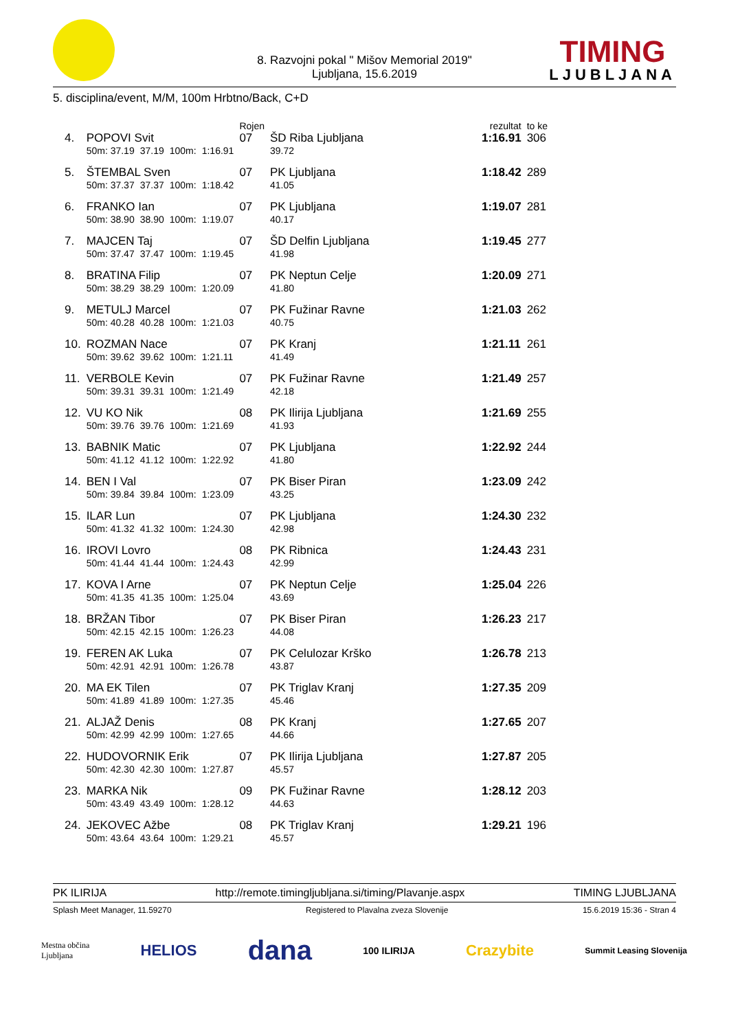8. Razvojni pokal " Mišov Memorial 2019"
Ljubljana, 15.6.2019
TIMING
LJUBLJANA
5. disciplina/event, M/M, 100m Hrbtno/Back, C+D
| | | | | | Rojen | | rezultat | to ke |
| 4. | POPOVI Svit | | | | 07 | ŠD Riba Ljubljana | 1:16.91 | 306 |
| | 50m: 37.19 | 37.19 | 100m: | 1:16.91 | | 39.72 | | |
| 5. | ŠTEMBAL Sven | | | | 07 | PK Ljubljana | 1:18.42 | 289 |
| | 50m: 37.37 | 37.37 | 100m: | 1:18.42 | | 41.05 | | |
| 6. | FRANKO Ian | | | | 07 | PK Ljubljana | 1:19.07 | 281 |
| | 50m: 38.90 | 38.90 | 100m: | 1:19.07 | | 40.17 | | |
| 7. | MAJCEN Taj | | | | 07 | ŠD Delfin Ljubljana | 1:19.45 | 277 |
| | 50m: 37.47 | 37.47 | 100m: | 1:19.45 | | 41.98 | | |
| 8. | BRATINA Filip | | | | 07 | PK Neptun Celje | 1:20.09 | 271 |
| | 50m: 38.29 | 38.29 | 100m: | 1:20.09 | | 41.80 | | |
| 9. | METULJ Marcel | | | | 07 | PK Fužinar Ravne | 1:21.03 | 262 |
| | 50m: 40.28 | 40.28 | 100m: | 1:21.03 | | 40.75 | | |
| 10. | ROZMAN Nace | | | | 07 | PK Kranj | 1:21.11 | 261 |
| | 50m: 39.62 | 39.62 | 100m: | 1:21.11 | | 41.49 | | |
| 11. | VERBOLE Kevin | | | | 07 | PK Fužinar Ravne | 1:21.49 | 257 |
| | 50m: 39.31 | 39.31 | 100m: | 1:21.49 | | 42.18 | | |
| 12. | VU KO Nik | | | | 08 | PK Ilirija Ljubljana | 1:21.69 | 255 |
| | 50m: 39.76 | 39.76 | 100m: | 1:21.69 | | 41.93 | | |
| 13. | BABNIK Matic | | | | 07 | PK Ljubljana | 1:22.92 | 244 |
| | 50m: 41.12 | 41.12 | 100m: | 1:22.92 | | 41.80 | | |
| 14. | BEN I Val | | | | 07 | PK Biser Piran | 1:23.09 | 242 |
| | 50m: 39.84 | 39.84 | 100m: | 1:23.09 | | 43.25 | | |
| 15. | ILAR Lun | | | | 07 | PK Ljubljana | 1:24.30 | 232 |
| | 50m: 41.32 | 41.32 | 100m: | 1:24.30 | | 42.98 | | |
| 16. | IROVI Lovro | | | | 08 | PK Ribnica | 1:24.43 | 231 |
| | 50m: 41.44 | 41.44 | 100m: | 1:24.43 | | 42.99 | | |
| 17. | KOVA I Arne | | | | 07 | PK Neptun Celje | 1:25.04 | 226 |
| | 50m: 41.35 | 41.35 | 100m: | 1:25.04 | | 43.69 | | |
| 18. | BRŽAN Tibor | | | | 07 | PK Biser Piran | 1:26.23 | 217 |
| | 50m: 42.15 | 42.15 | 100m: | 1:26.23 | | 44.08 | | |
| 19. | FEREN AK Luka | | | | 07 | PK Celulozar Krško | 1:26.78 | 213 |
| | 50m: 42.91 | 42.91 | 100m: | 1:26.78 | | 43.87 | | |
| 20. | MA EK Tilen | | | | 07 | PK Triglav Kranj | 1:27.35 | 209 |
| | 50m: 41.89 | 41.89 | 100m: | 1:27.35 | | 45.46 | | |
| 21. | ALJAŽ Denis | | | | 08 | PK Kranj | 1:27.65 | 207 |
| | 50m: 42.99 | 42.99 | 100m: | 1:27.65 | | 44.66 | | |
| 22. | HUDOVORNIK Erik | | | | 07 | PK Ilirija Ljubljana | 1:27.87 | 205 |
| | 50m: 42.30 | 42.30 | 100m: | 1:27.87 | | 45.57 | | |
| 23. | MARKA Nik | | | | 09 | PK Fužinar Ravne | 1:28.12 | 203 |
| | 50m: 43.49 | 43.49 | 100m: | 1:28.12 | | 44.63 | | |
| 24. | JEKOVEC Ažbe | | | | 08 | PK Triglav Kranj | 1:29.21 | 196 |
| | 50m: 43.64 | 43.64 | 100m: | 1:29.21 | | 45.57 | | |
PK ILIRIJA http://remote.timingljubljana.si/timing/Plavanje.aspx TIMING LJUBLJANA
Splash Meet Manager, 11.59270 Registered to Plavalna zveza Slovenije 15.6.2019 15:36 - Stran 4
Mestna občina
Ljubljana HELIOS dana 100 ILIRIJA Crazybite Summit Leasing Slovenija